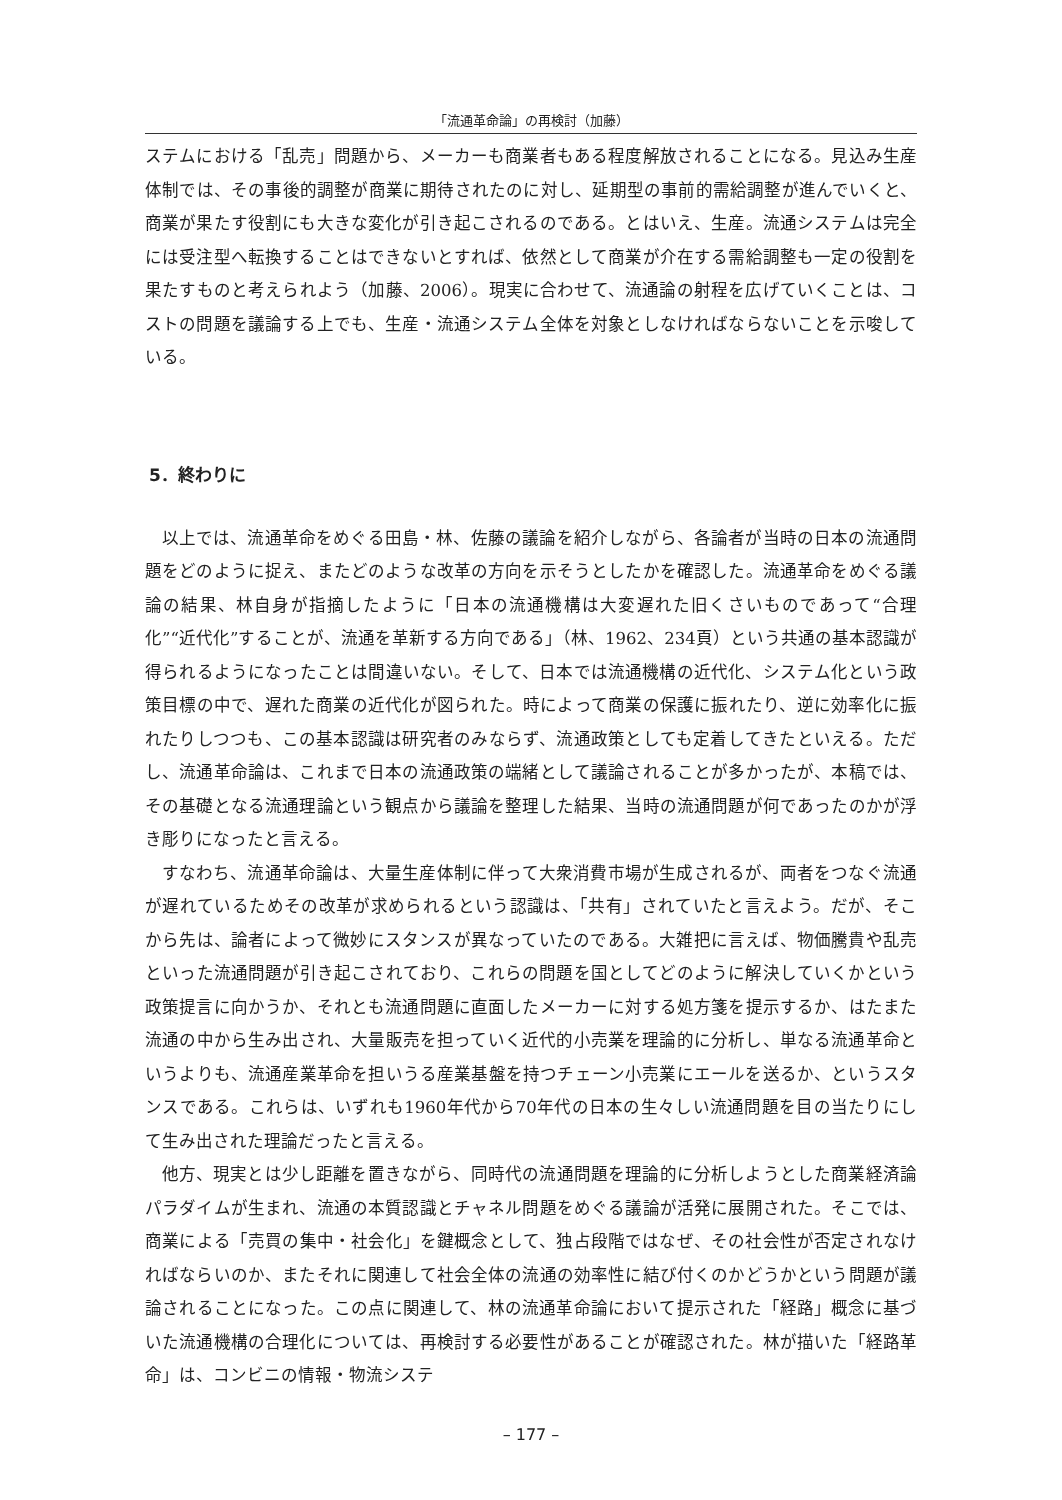「流通革命論」の再検討（加藤）
ステムにおける「乱売」問題から、メーカーも商業者もある程度解放されることになる。見込み生産体制では、その事後的調整が商業に期待されたのに対し、延期型の事前的需給調整が進んでいくと、商業が果たす役割にも大きな変化が引き起こされるのである。とはいえ、生産。流通システムは完全には受注型へ転換することはできないとすれば、依然として商業が介在する需給調整も一定の役割を果たすものと考えられよう（加藤、2006）。現実に合わせて、流通論の射程を広げていくことは、コストの問題を議論する上でも、生産・流通システム全体を対象としなければならないことを示唆している。
5．終わりに
以上では、流通革命をめぐる田島・林、佐藤の議論を紹介しながら、各論者が当時の日本の流通問題をどのように捉え、またどのような改革の方向を示そうとしたかを確認した。流通革命をめぐる議論の結果、林自身が指摘したように「日本の流通機構は大変遅れた旧くさいものであって“合理化”“近代化”することが、流通を革新する方向である」（林、1962、234頁）という共通の基本認識が得られるようになったことは間違いない。そして、日本では流通機構の近代化、システム化という政策目標の中で、遅れた商業の近代化が図られた。時によって商業の保護に振れたり、逆に効率化に振れたりしつつも、この基本認識は研究者のみならず、流通政策としても定着してきたといえる。ただし、流通革命論は、これまで日本の流通政策の端緒として議論されることが多かったが、本稿では、その基礎となる流通理論という観点から議論を整理した結果、当時の流通問題が何であったのかが浮き彫りになったと言える。
すなわち、流通革命論は、大量生産体制に伴って大衆消費市場が生成されるが、両者をつなぐ流通が遅れているためその改革が求められるという認識は、「共有」されていたと言えよう。だが、そこから先は、論者によって微妙にスタンスが異なっていたのである。大雑把に言えば、物価騰貴や乱売といった流通問題が引き起こされており、これらの問題を国としてどのように解決していくかという政策提言に向かうか、それとも流通問題に直面したメーカーに対する処方箋を提示するか、はたまた流通の中から生み出され、大量販売を担っていく近代的小売業を理論的に分析し、単なる流通革命というよりも、流通産業革命を担いうる産業基盤を持つチェーン小売業にエールを送るか、というスタンスである。これらは、いずれも1960年代から70年代の日本の生々しい流通問題を目の当たりにして生み出された理論だったと言える。
他方、現実とは少し距離を置きながら、同時代の流通問題を理論的に分析しようとした商業経済論パラダイムが生まれ、流通の本質認識とチャネル問題をめぐる議論が活発に展開された。そこでは、商業による「売買の集中・社会化」を鍵概念として、独占段階ではなぜ、その社会性が否定されなければならいのか、またそれに関連して社会全体の流通の効率性に結び付くのかどうかという問題が議論されることになった。この点に関連して、林の流通革命論において提示された「経路」概念に基づいた流通機構の合理化については、再検討する必要性があることが確認された。林が描いた「経路革命」は、コンビニの情報・物流システ
– 177 –